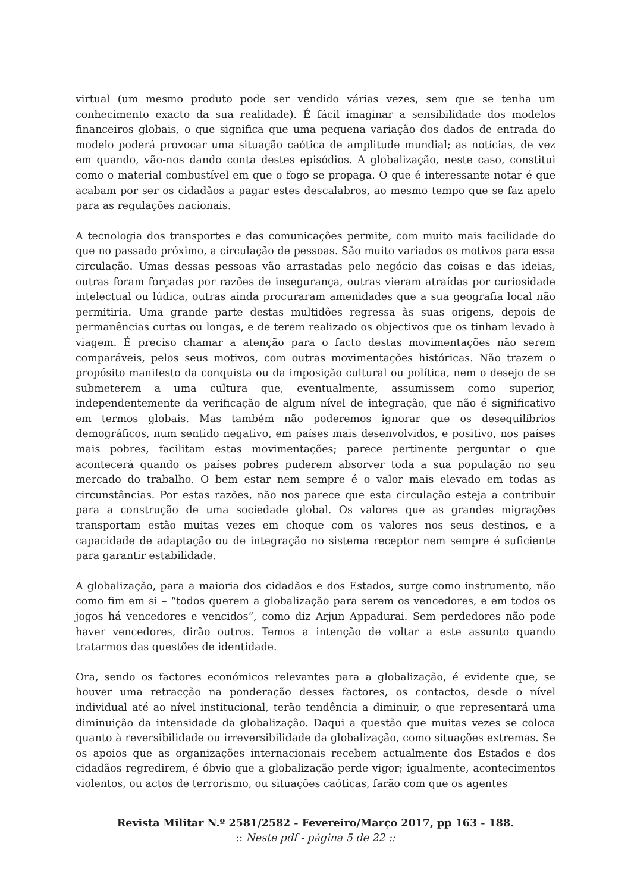virtual (um mesmo produto pode ser vendido várias vezes, sem que se tenha um conhecimento exacto da sua realidade). É fácil imaginar a sensibilidade dos modelos financeiros globais, o que significa que uma pequena variação dos dados de entrada do modelo poderá provocar uma situação caótica de amplitude mundial; as notícias, de vez em quando, vão-nos dando conta destes episódios. A globalização, neste caso, constitui como o material combustível em que o fogo se propaga. O que é interessante notar é que acabam por ser os cidadãos a pagar estes descalabros, ao mesmo tempo que se faz apelo para as regulações nacionais.
A tecnologia dos transportes e das comunicações permite, com muito mais facilidade do que no passado próximo, a circulação de pessoas. São muito variados os motivos para essa circulação. Umas dessas pessoas vão arrastadas pelo negócio das coisas e das ideias, outras foram forçadas por razões de insegurança, outras vieram atraídas por curiosidade intelectual ou lúdica, outras ainda procuraram amenidades que a sua geografia local não permitiria. Uma grande parte destas multidões regressa às suas origens, depois de permanências curtas ou longas, e de terem realizado os objectivos que os tinham levado à viagem. É preciso chamar a atenção para o facto destas movimentações não serem comparáveis, pelos seus motivos, com outras movimentações históricas. Não trazem o propósito manifesto da conquista ou da imposição cultural ou política, nem o desejo de se submeterem a uma cultura que, eventualmente, assumissem como superior, independentemente da verificação de algum nível de integração, que não é significativo em termos globais. Mas também não poderemos ignorar que os desequilíbrios demográficos, num sentido negativo, em países mais desenvolvidos, e positivo, nos países mais pobres, facilitam estas movimentações; parece pertinente perguntar o que acontecerá quando os países pobres puderem absorver toda a sua população no seu mercado do trabalho. O bem estar nem sempre é o valor mais elevado em todas as circunstâncias. Por estas razões, não nos parece que esta circulação esteja a contribuir para a construção de uma sociedade global. Os valores que as grandes migrações transportam estão muitas vezes em choque com os valores nos seus destinos, e a capacidade de adaptação ou de integração no sistema receptor nem sempre é suficiente para garantir estabilidade.
A globalização, para a maioria dos cidadãos e dos Estados, surge como instrumento, não como fim em si – “todos querem a globalização para serem os vencedores, e em todos os jogos há vencedores e vencidos”, como diz Arjun Appadurai. Sem perdedores não pode haver vencedores, dirão outros. Temos a intenção de voltar a este assunto quando tratarmos das questões de identidade.
Ora, sendo os factores económicos relevantes para a globalização, é evidente que, se houver uma retracção na ponderação desses factores, os contactos, desde o nível individual até ao nível institucional, terão tendência a diminuir, o que representará uma diminuição da intensidade da globalização. Daqui a questão que muitas vezes se coloca quanto à reversibilidade ou irreversibilidade da globalização, como situações extremas. Se os apoios que as organizações internacionais recebem actualmente dos Estados e dos cidadãos regredirem, é óbvio que a globalização perde vigor; igualmente, acontecimentos violentos, ou actos de terrorismo, ou situações caóticas, farão com que os agentes
Revista Militar N.º 2581/2582 - Fevereiro/Março 2017, pp 163 - 188.
:: Neste pdf - página 5 de 22 ::